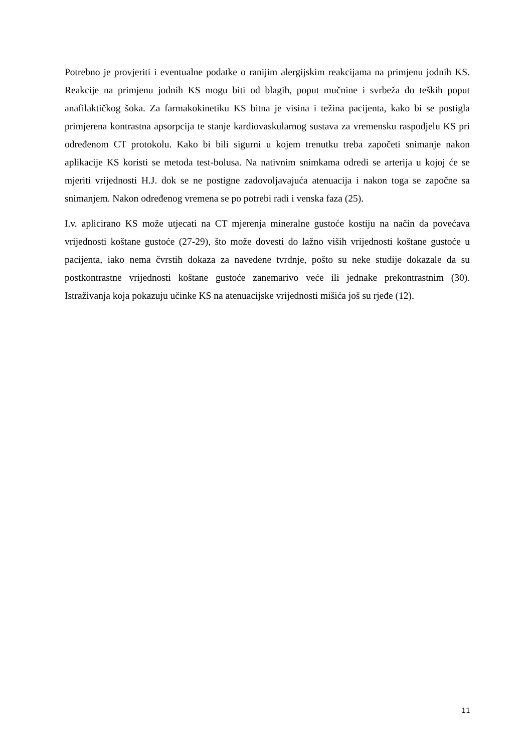Potrebno je provjeriti i eventualne podatke o ranijim alergijskim reakcijama na primjenu jodnih KS. Reakcije na primjenu jodnih KS mogu biti od blagih, poput mučnine i svrbeža do teških poput anafilaktičkog šoka. Za farmakokinetiku KS bitna je visina i težina pacijenta, kako bi se postigla primjerena kontrastna apsorpcija te stanje kardiovaskularnog sustava za vremensku raspodjelu KS pri određenom CT protokolu. Kako bi bili sigurni u kojem trenutku treba započeti snimanje nakon aplikacije KS koristi se metoda test-bolusa. Na nativnim snimkama odredi se arterija u kojoj će se mjeriti vrijednosti H.J. dok se ne postigne zadovoljavajuća atenuacija i nakon toga se započne sa snimanjem. Nakon određenog vremena se po potrebi radi i venska faza (25).
I.v. aplicirano KS može utjecati na CT mjerenja mineralne gustoće kostiju na način da povećava vrijednosti koštane gustoće (27-29), što može dovesti do lažno viših vrijednosti koštane gustoće u pacijenta, iako nema čvrstih dokaza za navedene tvrdnje, pošto su neke studije dokazale da su postkontrastne vrijednosti koštane gustoće zanemarivo veće ili jednake prekontrastnim (30). Istraživanja koja pokazuju učinke KS na atenuacijske vrijednosti mišića još su rjeđe (12).
11